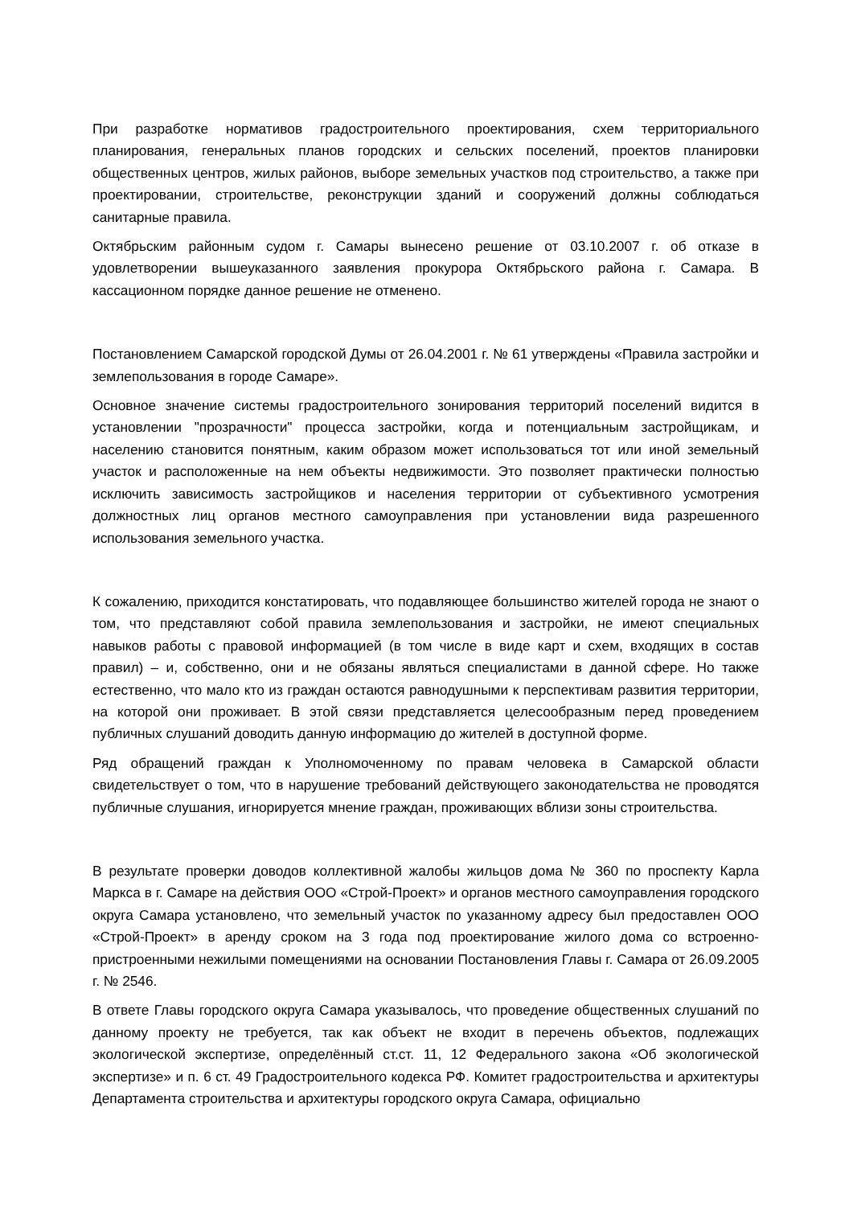При разработке нормативов градостроительного проектирования, схем территориального планирования, генеральных планов городских и сельских поселений, проектов планировки общественных центров, жилых районов, выборе земельных участков под строительство, а также при проектировании, строительстве, реконструкции зданий и сооружений должны соблюдаться санитарные правила.
Октябрьским районным судом г. Самары вынесено решение от 03.10.2007 г. об отказе в удовлетворении вышеуказанного заявления прокурора Октябрьского района г. Самара. В кассационном порядке данное решение не отменено.
Постановлением Самарской городской Думы от 26.04.2001 г. № 61 утверждены «Правила застройки и землепользования в городе Самаре».
Основное значение системы градостроительного зонирования территорий поселений видится в установлении "прозрачности" процесса застройки, когда и потенциальным застройщикам, и населению становится понятным, каким образом может использоваться тот или иной земельный участок и расположенные на нем объекты недвижимости. Это позволяет практически полностью исключить зависимость застройщиков и населения территории от субъективного усмотрения должностных лиц органов местного самоуправления при установлении вида разрешенного использования земельного участка.
К сожалению, приходится констатировать, что подавляющее большинство жителей города не знают о том, что представляют собой правила землепользования и застройки, не имеют специальных навыков работы с правовой информацией (в том числе в виде карт и схем, входящих в состав правил) – и, собственно, они и не обязаны являться специалистами в данной сфере. Но также естественно, что мало кто из граждан остаются равнодушными к перспективам развития территории, на которой они проживает. В этой связи представляется целесообразным перед проведением публичных слушаний доводить данную информацию до жителей в доступной форме.
Ряд обращений граждан к Уполномоченному по правам человека в Самарской области свидетельствует о том, что в нарушение требований действующего законодательства не проводятся публичные слушания, игнорируется мнение граждан, проживающих вблизи зоны строительства.
В результате проверки доводов коллективной жалобы жильцов дома № 360 по проспекту Карла Маркса в г. Самаре на действия ООО «Строй-Проект» и органов местного самоуправления городского округа Самара установлено, что земельный участок по указанному адресу был предоставлен ООО «Строй-Проект» в аренду сроком на 3 года под проектирование жилого дома со встроенно-пристроенными нежилыми помещениями на основании Постановления Главы г. Самара от 26.09.2005 г. № 2546.
В ответе Главы городского округа Самара указывалось, что проведение общественных слушаний по данному проекту не требуется, так как объект не входит в перечень объектов, подлежащих экологической экспертизе, определённый ст.ст. 11, 12 Федерального закона «Об экологической экспертизе» и п. 6 ст. 49 Градостроительного кодекса РФ. Комитет градостроительства и архитектуры Департамента строительства и архитектуры городского округа Самара, официально